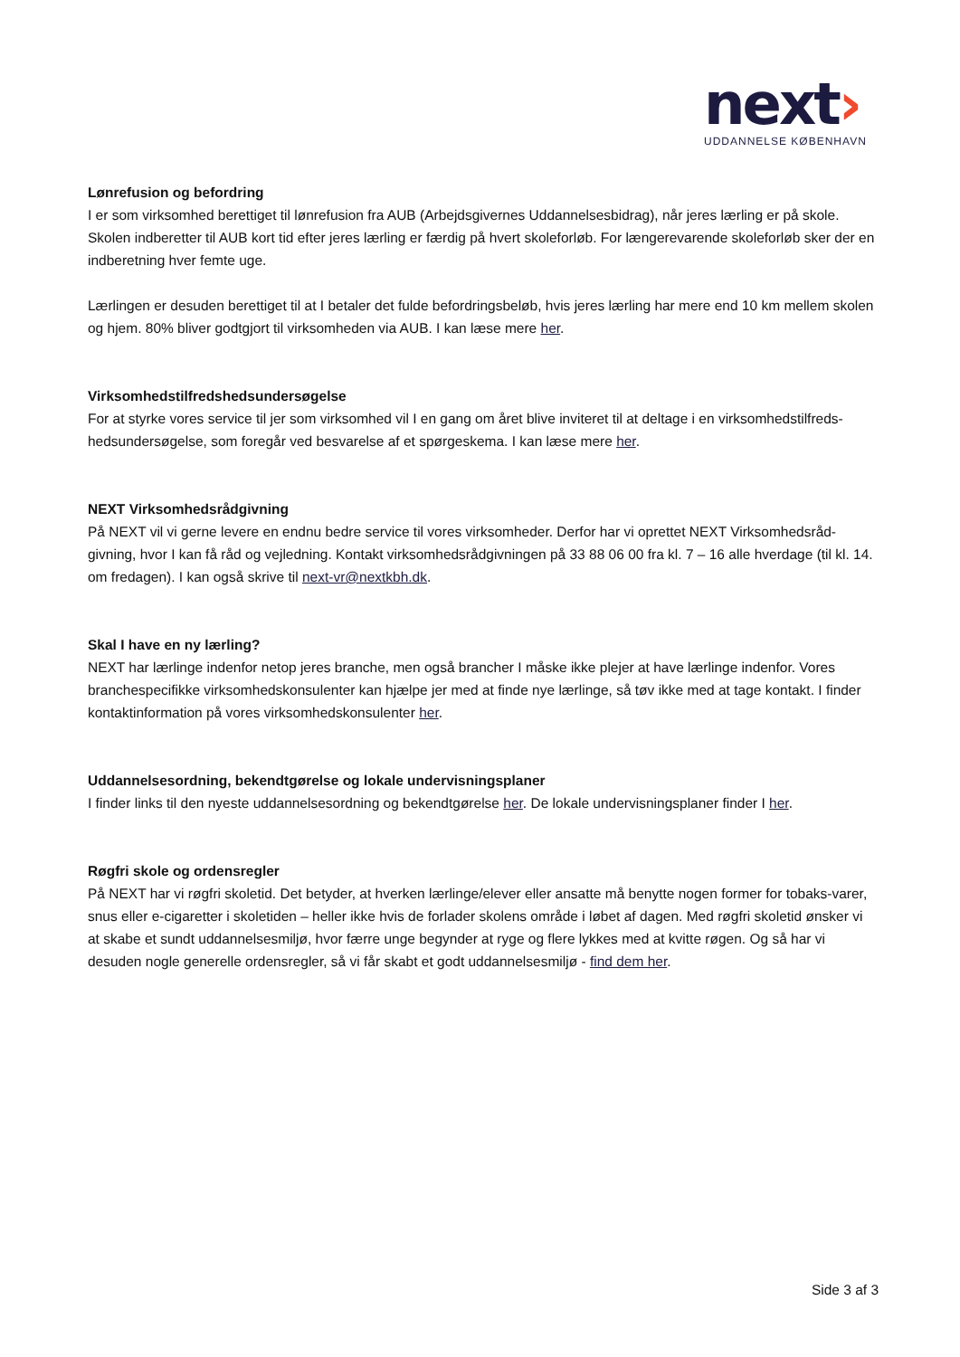next›
UDDANNELSE KØBENHAVN
Lønrefusion og befordring
I er som virksomhed berettiget til lønrefusion fra AUB (Arbejdsgivernes Uddannelsesbidrag), når jeres lærling er på skole. Skolen indberetter til AUB kort tid efter jeres lærling er færdig på hvert skoleforløb. For længerevarende skoleforløb sker der en indberetning hver femte uge.
Lærlingen er desuden berettiget til at I betaler det fulde befordringsbeløb, hvis jeres lærling har mere end 10 km mellem skolen og hjem. 80% bliver godtgjort til virksomheden via AUB. I kan læse mere her.
Virksomhedstilfredshedsundersøgelse
For at styrke vores service til jer som virksomhed vil I en gang om året blive inviteret til at deltage i en virksomhedstilfreds-hedsundersøgelse, som foregår ved besvarelse af et spørgeskema. I kan læse mere her.
NEXT Virksomhedsrådgivning
På NEXT vil vi gerne levere en endnu bedre service til vores virksomheder. Derfor har vi oprettet NEXT Virksomhedsråd-givning, hvor I kan få råd og vejledning. Kontakt virksomhedsrådgivningen på 33 88 06 00 fra kl. 7 – 16 alle hverdage (til kl. 14. om fredagen). I kan også skrive til next-vr@nextkbh.dk.
Skal I have en ny lærling?
NEXT har lærlinge indenfor netop jeres branche, men også brancher I måske ikke plejer at have lærlinge indenfor. Vores branchespecifikke virksomhedskonsulenter kan hjælpe jer med at finde nye lærlinge, så tøv ikke med at tage kontakt. I finder kontaktinformation på vores virksomhedskonsulenter her.
Uddannelsesordning, bekendtgørelse og lokale undervisningsplaner
I finder links til den nyeste uddannelsesordning og bekendtgørelse her. De lokale undervisningsplaner finder I her.
Røgfri skole og ordensregler
På NEXT har vi røgfri skoletid. Det betyder, at hverken lærlinge/elever eller ansatte må benytte nogen former for tobaks-varer, snus eller e-cigaretter i skoletiden – heller ikke hvis de forlader skolens område i løbet af dagen. Med røgfri skoletid ønsker vi at skabe et sundt uddannelsesmiljø, hvor færre unge begynder at ryge og flere lykkes med at kvitte røgen. Og så har vi desuden nogle generelle ordensregler, så vi får skabt et godt uddannelsesmiljø - find dem her.
Side 3 af 3